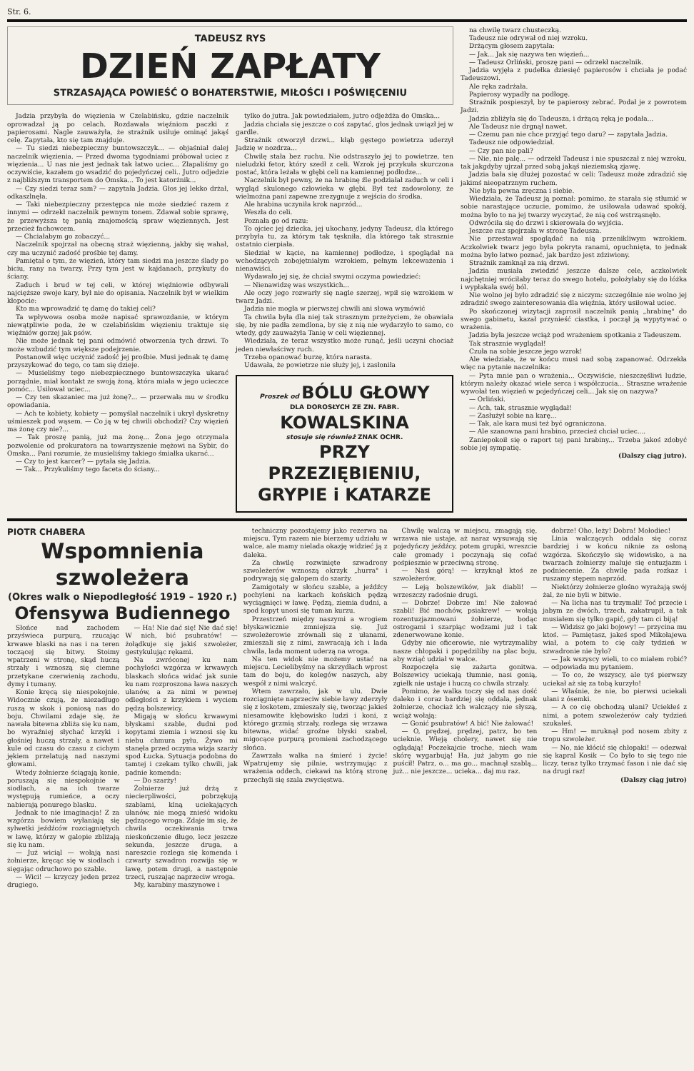Str. 6.
TADEUSZ RYS
DZIEŃ ZAPŁATY
STRZASAJĄCA POWIEŚĆ O BOHATERSTWIE, MIŁOŚCI I POŚWIĘCENIU
na chwilę twarz chusteczką.
Tadeusz nie odrywał od niej wzroku.
Drżącym głosem zapytała:
— Jak... Jak się nazywa ten więzień...
— Tadeusz Orliński, proszę pani — odrzekł naczelnik.
Jadzia wyjęła z pudełka dziesięć papierosów i chciała je podać Tadeuszowi.
Ale ręka zadrżała.
Papierosy wypadły na podłogę.
Strażnik pospieszył, by te papierosy zebrać. Podał je z powrotem Jadzi.
Jadzia zbliżyła się do Tadeusza, i drżącą ręką je podała...
Ale Tadeusz nie drgnął nawet.
— Czemu pan nie chce przyjąć tego daru? — zapytała Jadzia.
Tadeusz nie odpowiedział.
— Czy pan nie pali?
— Nie, nie palę... — odrzekł Tadeusz i nie spuszczał z niej wzroku, tak jakgdyby ujrzał przed sobą jakąś nieziemską zjawę.
Jadzia bała się dłużej pozostać w celi: Tadeusz może zdradzić się jakimś nieopatrznym ruchem.
Nie była pewna zręczna i siebie.
Wiedziała, że Tadeusz ją poznał: pomimo, że starała się stłumić w sobie narastające uczucie, pomimo, że usiłowała udawać spokój, można było to na jej twarzy wyczytać, że nią coś wstrząsnęło.
Odwróciła się do drzwi i skierowała do wyjścia.
Jeszcze raz spojrzała w stronę Tadeusza.
Nie przestawał spoglądać na nią przenikliwym wzrokiem. Aczkolwiek twarz jego była pokryta ranami, opuchnięta, to jednak można było łatwo poznać, jak bardzo jest zdziwiony.
Strażnik zamknął za nią drzwi.
Jadzia musiała zwiedzić jeszcze dalsze cele, aczkolwiek najchętniej wróciłaby teraz do swego hotelu, położyłaby się do łóżka i wypłakała swój ból.
Nie wolno jej było zdradzić się z niczym: szczególnie nie wolno jej zdradzić swego zainteresowania dla więźnia, który usiłował uciec.
Po skończonej wizytacji zaprosił naczelnik panią „hrabinę" do swego gabinetu, kazał przynieść ciastka, i począł ją wypytywać o wrażenia.
Jadzia była jeszcze wciąż pod wrażeniem spotkania z Tadeuszem.
Tak strasznie wyglądał!
Czuła na sobie jeszcze jego wzrok!
Ale wiedziała, że w końcu musi nad sobą zapanować. Odrzekła więc na pytanie naczelnika:
— Pyta mnie pan o wrażenia... Oczywiście, nieszczęśliwi ludzie, którym należy okazać wiele serca i współczucia... Straszne wrażenie wywołał ten więzień w pojedyńczej celi... Jak się on nazywa?
— Orliński.
— Ach, tak, strasznie wyglądał!
— Zasłużył sobie na karę...
— Tak, ale kara musi też być ograniczona.
— Ale szanowna pani hrabino, przecież chciał uciec....
Zaniepokoił się o raport tej pani hrabiny... Trzeba jakoś zdobyć sobie jej sympatię.
(Dalszy ciąg jutro).
Jadzia przybyła do więzienia w Czelabińsku, gdzie naczelnik oprowadzał ją po celach. Rozdawała więźniom paczki z papierosami. Nagle zauważyła, że strażnik usiłuje ominąć jakąś celę. Zapytała, kto się tam znajduje.
— Tu siedzi niebezpieczny buntowszczyk... — objaśniał dalej naczelnik więzienia. — Przed dwoma tygodniami próbował uciec z więzienia... U nas nie jest jednak tak łatwo uciec... Złapaliśmy go oczywiście, kazałem go wsadzić do pojedyńczej celi.. Jutro odjedzie z najbliższym transportem do Omska... To jest katorżnik...
— Czy siedzi teraz sam? — zapytała Jadzia. Głos jej lekko drżał, odkaszlnęła.
— Taki niebezpieczny przestępca nie może siedzieć razem z innymi — odrzekł naczelnik pewnym tonem. Zdawał sobie sprawę, że przewyższa tę panią znajomością spraw więziennych. Jest przecież fachowcem.
— Chciałabym go zobaczyć...
Naczelnik spojrzał na obecną straż więzienną, jakby się wahał, czy ma uczynić zadość prośbie tej damy.
Pamiętał o tym, że więzień, który tam siedzi ma jeszcze ślady po biciu, rany na twarzy. Przy tym jest w kajdanach, przykuty do ściany.
Zaduch i brud w tej celi, w której więźniowie odbywali najcięższe swoje kary, był nie do opisania. Naczelnik był w wielkim kłopocie:
Kto ma wprowadzić tę damę do takiej celi?
Ta wpływowa osoba może napisać sprawozdanie, w którym niewątpliwie poda, że w czelabińskim więzieniu traktuje się więźniów gorzej jak psów.
Nie może jednak tej pani odmówić otworzenia tych drzwi. To może wzbudzić tym większe podejrzenie.
Postanowił więc uczynić zadość jej prośbie. Musi jednak tę damę przyszykować do tego, co tam się dzieje.
— Musieliśmy tego niebezpiecznego buntowszczyka ukarać porządnie, miał kontakt ze swoją żoną, która miała w jego ucieczce pomóc... Usiłował uciec...
— Czy ten skazaniec ma już żonę?... — przerwała mu w środku opowiadania.
— Ach te kobiety, kobiety — pomyślał naczelnik i ukrył dyskretny uśmieszek pod wąsem. — Co ją w tej chwili obchodzi? Czy więzień ma żonę czy nie?...
— Tak proszę panią, już ma żonę... Żona jego otrzymała pozwolenie od prokuratora na towarzyszenie mężowi na Sybir, do Omska... Pani rozumie, że musieliśmy takiego śmiałka ukarać...
— Czy to jest karcer? — pytała się Jadzia.
— Tak... Przykuliśmy tego faceta do ściany...
tylko do jutra. Jak powiedziałem, jutro odjeżdża do Omska...
Jadzia chciała się jeszcze o coś zapytać, głos jednak uwiązł jej w gardle.
Strażnik otworzył drzwi... kłąb gęstego powietrza uderzył Jadzię w nozdrza...
Chwilę stała bez ruchu. Nie odstraszyło jej to powietrze, ten nieludzki fetor, który szedł z celi. Wzrok jej przykuła skurczona postać, która leżała w głębi celi na kamiennej podłodze...
Naczelnik był pewny, że na hrabinę źle podziałał zaduch w celi i wygląd skulonego człowieka w głębi. Był też zadowolony, że wielmożna pani zapewne zrezygnuje z wejścia do środka.
Ale hrabina uczyniła krok naprzód...
Weszła do celi.
Poznała go od razu:
To ojciec jej dziecka, jej ukochany, jedyny Tadeusz, dla którego przybyła tu, za którym tak tęskniła, dla którego tak strasznie ostatnio cierpiała.
Siedział w kącie, na kamiennej podłodze, i spoglądał na wchodzących zobojętniałym wzrokiem, pełnym lekceważenia i nienawiści.
Wydawało jej się, że chciał swymi oczyma powiedzieć:
— Nienawidzę was wszystkich...
Ale oczy jego rozwarły się nagle szerzej, wpił się wzrokiem w twarz Jadzi.
Jadzia nie mogła w pierwszej chwili ani słowa wymówić
Ta chwila była dla niej tak strasznym przeżyciem, że obawiała się, by nie padła zemdlona, by się z nią nie wydarzyło to samo, co wtedy, gdy zauważyła Tanię w celi więziennej.
Wiedziała, że teraz wszystko może runąć, jeśli uczyni chociaż jeden niewłaściwy ruch.
Trzeba opanować burzę, która narasta.
Udawała, że powietrze nie służy jej, i zasłoniła
Proszek od BÓLU GŁOWY
DLA DOROSŁYCH ZE ZN. FABR.
KOWALSKINA
stosuje się również ZNAK OCHR.
PRZY PRZEZIĘBIENIU, GRYPIE i KATARZE
PIOTR CHABERA
Wspomnienia szwoleżera
(Okres walk o Niepodległość 1919 – 1920 r.)
Ofensywa Budiennego
Słońce nad zachodem przyświeca purpurą, rzucając krwawe blaski na nas i na teren toczącej się bitwy. Stoimy wpatrzeni w stronę, skąd huczą strzały i wznoszą się ciemne przetykane czerwienią zachodu, dymy i tumany.
Konie kręcą się niespokojnie. Widocznie czują, że niezadługo ruszą w skok i poniosą nas do boju. Chwilami zdaje się, że nawała bitewna zbliża się ku nam, bo wyraźniej słychać krzyki i głośniej huczą strzały, a nawet i kule od czasu do czasu z cichym jękiem przelatują nad naszymi głowami.
Wtedy żołnierze ściągają konie, poruszają się niespokojnie w siodłach, a na ich twarze występują rumieńce, a oczy nabierają ponurego blasku.
Jednak to nie imaginacja! Z za wzgórza bowiem wyłaniają się sylwetki jeźdźców rozciągniętych w ławę, którzy w galopie zbliżają się ku nam.
— Już wiciąl — wołają nasi żołnierze, kręcąc się w siodłach i sięgając odruchowo po szable.
— Wici! — krzyczy jeden przez drugiego.
— Ha! Nie dać się! Nie dać się! W nich, bić psubratów! — żołądkuje się jakiś szwoleżer, gestykulując rękami.
Na zwróconej ku nam pochyłości wzgórza w krwawych blaskach słońca widać jak sunie ku nam rozproszona ława naszych ułanów, a za nimi w pewnej odległości z krzykiem i wyciem pędzą bolszewicy.
Migają w słońcu krwawymi błyskami szable, dudni pod kopytami ziemia i wznosi się ku niebu chmura pyłu. Żywo mi stanęła przed oczyma wizja szarży spod Łucka. Sytuacja podobna do tamtej i czekam tylko chwili, jak padnie komenda:
— Do szarży!
Żołnierze już drżą z niecierpliwości, pobrzękują szablami, klną uciekających ułanów, nie mogą znieść widoku pędzącego wroga. Zdaje im się, że chwila oczekiwania trwa nieskończenie długo, lecz jeszcze sekunda, jeszcze druga, a nareszcie rozlega się komenda i czwarty szwadron rozwija się w ławę, potem drugi, a następnie trzeci, ruszając naprzeciw wroga.
My, karabiny maszynowe i
techniczny pozostajemy jako rezerwa na miejscu. Tym razem nie bierzemy udziału w walce, ale mamy nielada okazję widzieć ją z daleka.
Za chwilę rozwinięte szwadrony szwoleżerów wznoszą okrzyk „hurra" i podrywają się galopem do szarży.
Zamigotały w słońcu szable, a jeźdźcy pochyleni na karkach końskich pędzą wyciągnięci w ławę. Pędzą, ziemia dudni, a spod kopyt unosi się tuman kurzu.
Przestrzeń między naszymi a wrogiem błyskawicznie zmniejsza się. Już szwoleżerowie zrównali się z ułanami, zmieszali się z nimi, zawracają ich i lada chwila, lada moment uderzą na wroga.
Na ten widok nie możemy ustać na miejscu. Lecielibyśmy na skrzydłach wprost tam do boju, do kolegów naszych, aby wespół z nimi walczyć.
Wtem zawrzało, jak w ulu. Dwie rozciągnięte naprzeciw siebie ławy zderzyły się z łoskotem, zmieszały się, tworząc jakieś niesamowite kłębowisko ludzi i koni, z którego grzmią strzały, rozlega się wrzawa bitewna, widać groźne błyski szabel, migocące purpurą promieni zachodzącego słońca.
Zawrzała walka na śmierć i życie! Wpatrujemy się pilnie, wstrzymując z wrażenia oddech, ciekawi na którą stronę przechyli się szala zwycięstwa.
Chwilę walczą w miejscu, zmagają się, wrzawa nie ustaje, aż naraz wysuwają się pojedyńczy jeźdźcy, potem grupki, wreszcie całe gromady i poczynają się cofać pośpiesznie w przeciwną stronę.
— Nasi górą! — krzyknął ktoś ze szwoleżerów.
— Leją bolszewików, jak diabli! — wrzeszczy radośnie drugi.
— Dobrze! Dobrze im! Nie żałować szabli! Bić mochów, psiakrew! — wołają rozentuzjazmowani żołnierze, bodąc ostrogami i szarpiąc wodzami już i tak zdenerwowane konie.
Gdyby nie oficerowie, nie wytrzymaliby nasze chłopaki i popędziliby na plac boju, aby wziąć udział w walce.
Rozpoczęła się zażarta gonitwa. Bolszewicy uciekają tłumnie, nasi gonią, zgiełk nie ustaje i huczą co chwila strzały.
Pomimo, że walka toczy się od nas dość daleko i coraz bardziej się oddala, jednak żołnierze, chociaż ich walczący nie słyszą, wciąż wołają:
— Gonić psubratów! A bić! Nie żałować!
— O, prędzej, prędzej, patrz, bo ten ucieknie. Wieją cholery, nawet się nie oglądają! Poczekajcie troche, niech wam skórę wygarbują! Ha, już jabym go nie puścił! Patrz, o... ma go... machnął szablą... już... nie jeszcze... ucieka... daj mu raz.
dobrze! Oho, leży! Dobra! Mołodiec!
Linia walczących oddala się coraz bardziej i w końcu niknie za osłoną wzgórza. Skończyło się widowisko, a na twarzach żołnierzy maluje się entuzjazm i podniecenie. Za chwilę pada rozkaz i ruszamy stępem naprzód.
Niektórzy żołnierze głośno wyrażają swój żal, że nie byli w bitwie.
— Na licha nas tu trzymali! Toć przecie i jabym ze dwóch, trzech, zakatrupił, a tak musiałem się tylko gapić, gdy tam ci biją!
— Widzisz go jaki bojowy! — przycina mu ktoś. — Pamiętasz, jakeś spod Mikołajewa wiał, a potem to cię cały tydzień w szwadronie nie było?
— Jak wszyscy wieli, to co miałem robić? — odpowiada mu pytaniem.
— To co, że wszyscy, ale tyś pierwszy uciekał aż się za tobą kurzyło!
— Właśnie, że nie, bo pierwsi uciekali ułani z ósemki.
— A co cię obchodzą ułani? Uciekłeś z nimi, a potem szwoleżerów cały tydzień szukałeś.
— Hm! — mruknął pod nosem zbity z tropu szwoleżer.
— No, nie kłócić się chłopaki! — odezwał się kapral Kosik — Co było to się tego nie liczy, teraz tylko trzymać fason i nie dać się na drugi raz!
(Dalszy ciąg jutro)